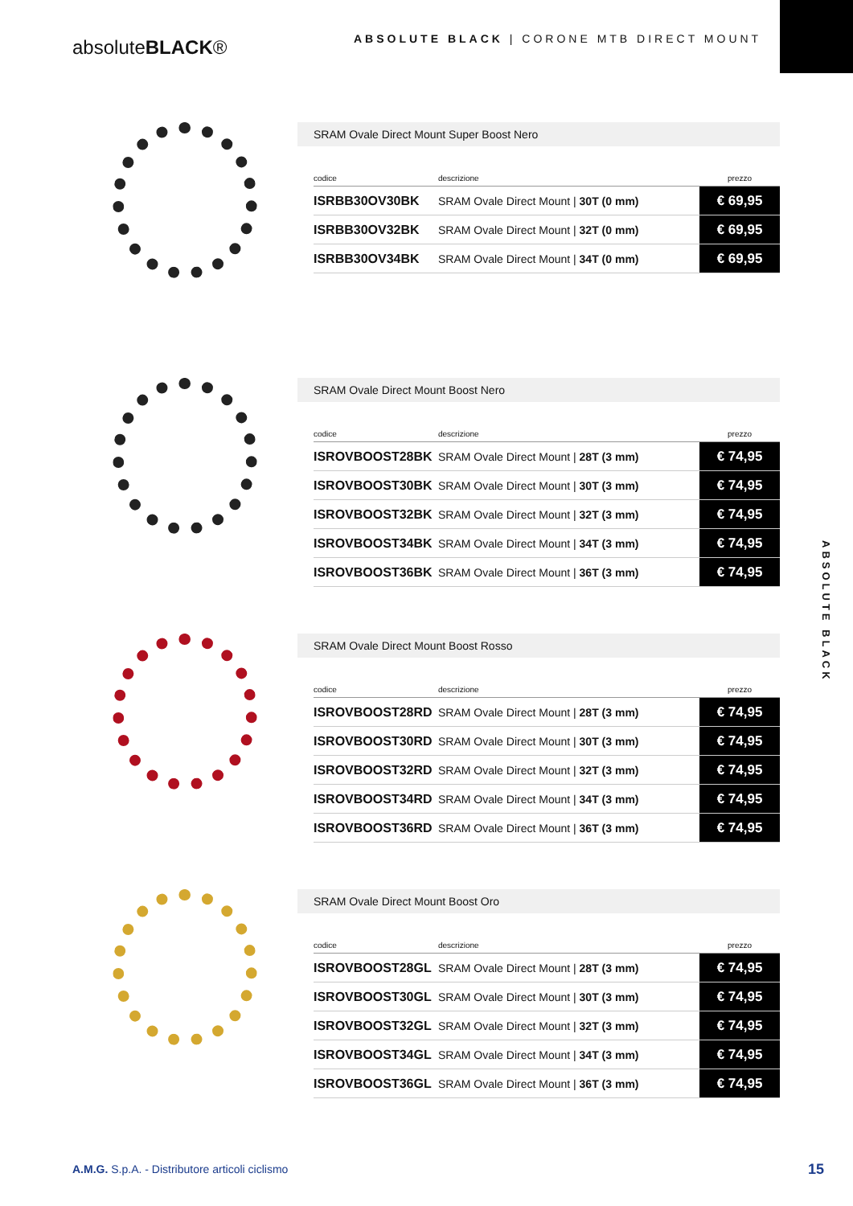absoluteBLACK®
ABSOLUTE BLACK | CORONE MTB DIRECT MOUNT
SRAM Ovale Direct Mount Super Boost Nero
| codice | descrizione | prezzo |
| --- | --- | --- |
| ISRBB30OV30BK | SRAM Ovale Direct Mount / 30T (0 mm) | € 69,95 |
| ISRBB30OV32BK | SRAM Ovale Direct Mount / 32T (0 mm) | € 69,95 |
| ISRBB30OV34BK | SRAM Ovale Direct Mount / 34T (0 mm) | € 69,95 |
SRAM Ovale Direct Mount Boost Nero
| codice | descrizione | prezzo |
| --- | --- | --- |
| ISROVBOOST28BK | SRAM Ovale Direct Mount / 28T (3 mm) | € 74,95 |
| ISROVBOOST30BK | SRAM Ovale Direct Mount / 30T (3 mm) | € 74,95 |
| ISROVBOOST32BK | SRAM Ovale Direct Mount / 32T (3 mm) | € 74,95 |
| ISROVBOOST34BK | SRAM Ovale Direct Mount / 34T (3 mm) | € 74,95 |
| ISROVBOOST36BK | SRAM Ovale Direct Mount / 36T (3 mm) | € 74,95 |
SRAM Ovale Direct Mount Boost Rosso
| codice | descrizione | prezzo |
| --- | --- | --- |
| ISROVBOOST28RD | SRAM Ovale Direct Mount / 28T (3 mm) | € 74,95 |
| ISROVBOOST30RD | SRAM Ovale Direct Mount / 30T (3 mm) | € 74,95 |
| ISROVBOOST32RD | SRAM Ovale Direct Mount / 32T (3 mm) | € 74,95 |
| ISROVBOOST34RD | SRAM Ovale Direct Mount / 34T (3 mm) | € 74,95 |
| ISROVBOOST36RD | SRAM Ovale Direct Mount / 36T (3 mm) | € 74,95 |
SRAM Ovale Direct Mount Boost Oro
| codice | descrizione | prezzo |
| --- | --- | --- |
| ISROVBOOST28GL | SRAM Ovale Direct Mount / 28T (3 mm) | € 74,95 |
| ISROVBOOST30GL | SRAM Ovale Direct Mount / 30T (3 mm) | € 74,95 |
| ISROVBOOST32GL | SRAM Ovale Direct Mount / 32T (3 mm) | € 74,95 |
| ISROVBOOST34GL | SRAM Ovale Direct Mount / 34T (3 mm) | € 74,95 |
| ISROVBOOST36GL | SRAM Ovale Direct Mount / 36T (3 mm) | € 74,95 |
ABSOLUTE BLACK
A.M.G. S.p.A. - Distributore articoli ciclismo
15